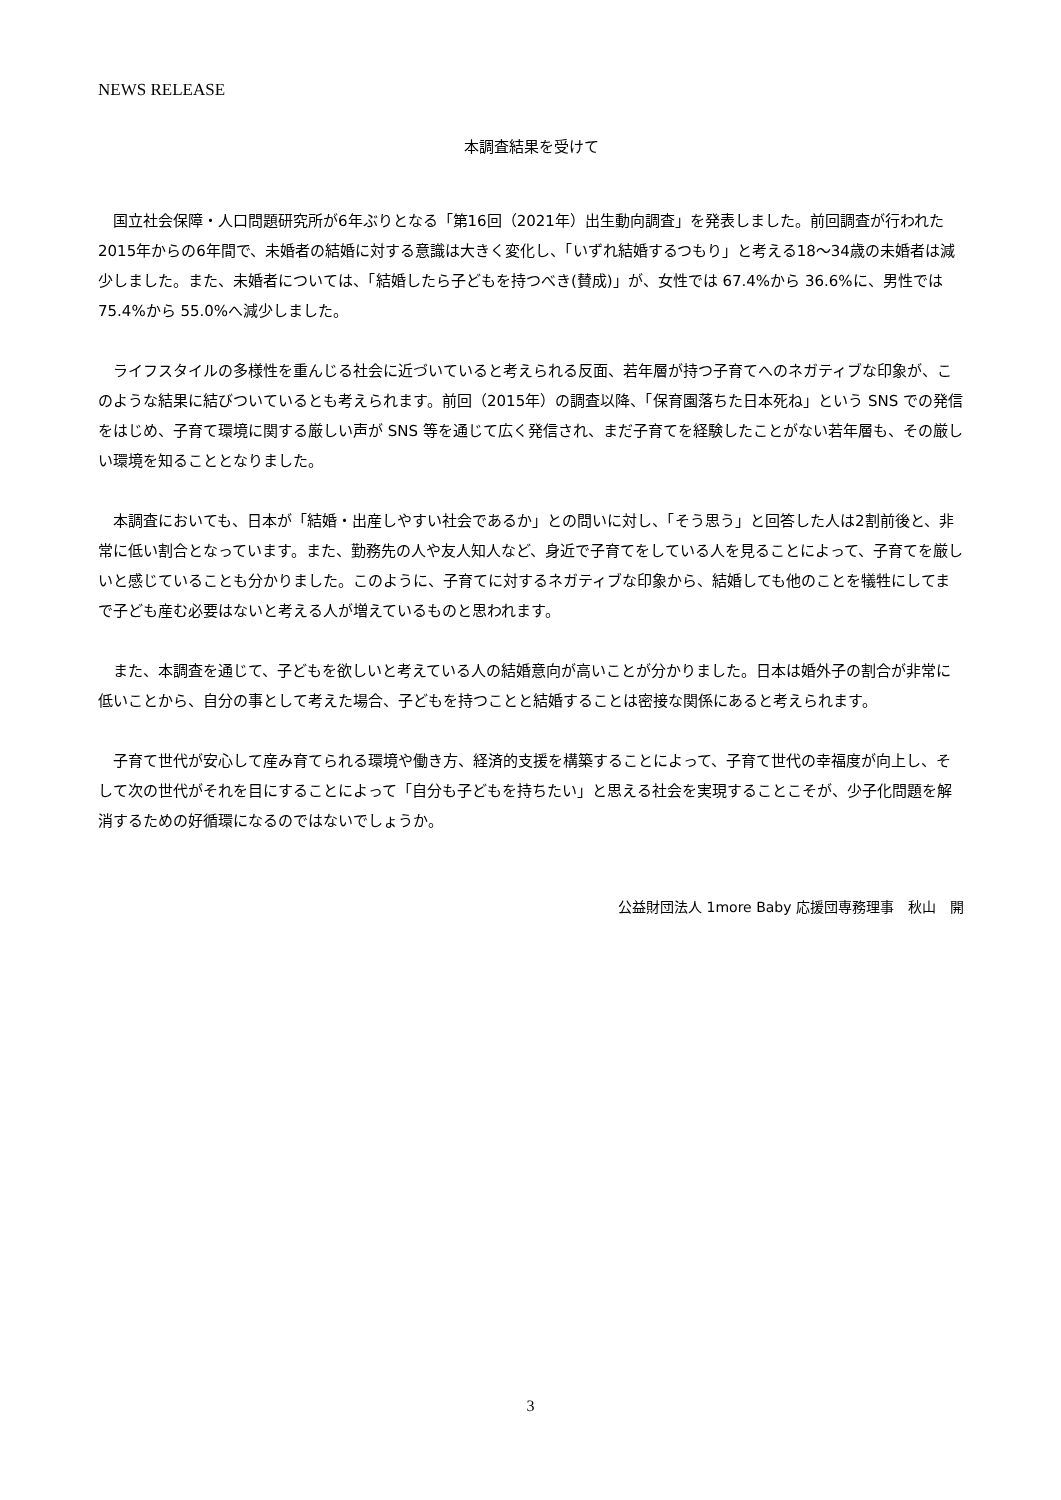NEWS RELEASE
本調査結果を受けて
国立社会保障・人口問題研究所が6年ぶりとなる「第16回（2021年）出生動向調査」を発表しました。前回調査が行われた2015年からの6年間で、未婚者の結婚に対する意識は大きく変化し、「いずれ結婚するつもり」と考える18～34歳の未婚者は減少しました。また、未婚者については、「結婚したら子どもを持つべき(賛成)」が、女性では 67.4%から 36.6%に、男性では 75.4%から 55.0%へ減少しました。
ライフスタイルの多様性を重んじる社会に近づいていると考えられる反面、若年層が持つ子育てへのネガティブな印象が、このような結果に結びついているとも考えられます。前回（2015年）の調査以降、「保育園落ちた日本死ね」という SNS での発信をはじめ、子育て環境に関する厳しい声が SNS 等を通じて広く発信され、まだ子育てを経験したことがない若年層も、その厳しい環境を知ることとなりました。
本調査においても、日本が「結婚・出産しやすい社会であるか」との問いに対し、「そう思う」と回答した人は2割前後と、非常に低い割合となっています。また、勤務先の人や友人知人など、身近で子育てをしている人を見ることによって、子育てを厳しいと感じていることも分かりました。このように、子育てに対するネガティブな印象から、結婚しても他のことを犠牲にしてまで子ども産む必要はないと考える人が増えているものと思われます。
また、本調査を通じて、子どもを欲しいと考えている人の結婚意向が高いことが分かりました。日本は婚外子の割合が非常に低いことから、自分の事として考えた場合、子どもを持つことと結婚することは密接な関係にあると考えられます。
子育て世代が安心して産み育てられる環境や働き方、経済的支援を構築することによって、子育て世代の幸福度が向上し、そして次の世代がそれを目にすることによって「自分も子どもを持ちたい」と思える社会を実現することこそが、少子化問題を解消するための好循環になるのではないでしょうか。
公益財団法人 1more Baby 応援団専務理事　秋山　開
3